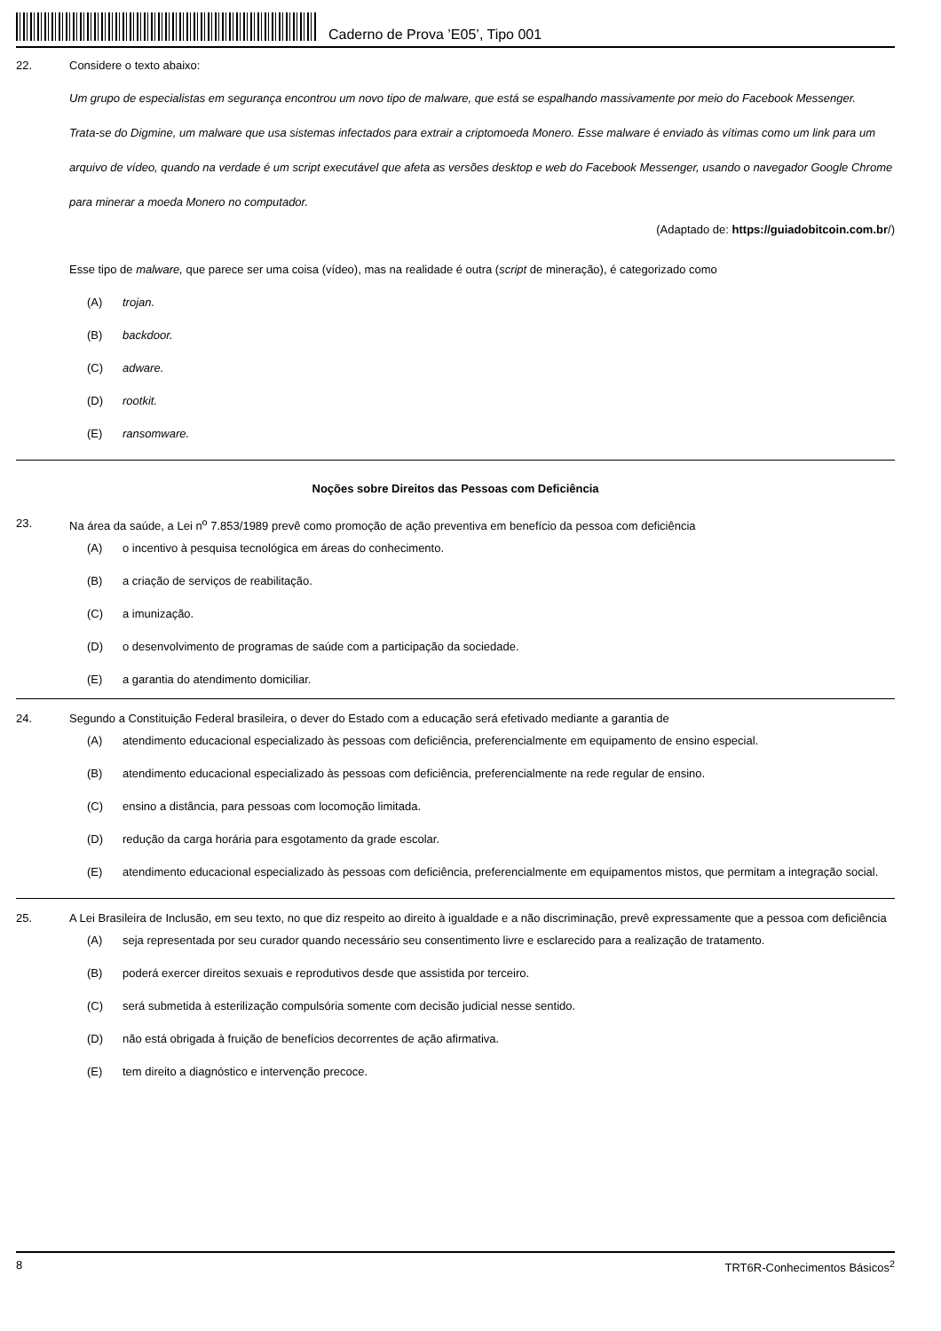Caderno de Prova ’E05’, Tipo 001
22. Considere o texto abaixo:
Um grupo de especialistas em segurança encontrou um novo tipo de malware, que está se espalhando massivamente por meio do Facebook Messenger.
Trata-se do Digmine, um malware que usa sistemas infectados para extrair a criptomoeda Monero. Esse malware é enviado às vítimas como um link para um arquivo de vídeo, quando na verdade é um script executável que afeta as versões desktop e web do Facebook Messenger, usando o navegador Google Chrome para minerar a moeda Monero no computador.
(Adaptado de: https://guiadobitcoin.com.br/)
Esse tipo de malware, que parece ser uma coisa (vídeo), mas na realidade é outra (script de mineração), é categorizado como
(A) trojan.
(B) backdoor.
(C) adware.
(D) rootkit.
(E) ransomware.
Noções sobre Direitos das Pessoas com Deficiência
23. Na área da saúde, a Lei n<sup>o</sup> 7.853/1989 prevê como promoção de ação preventiva em benefício da pessoa com deficiência
(A) o incentivo à pesquisa tecnológica em áreas do conhecimento.
(B) a criação de serviços de reabilitação.
(C) a imunização.
(D) o desenvolvimento de programas de saúde com a participação da sociedade.
(E) a garantia do atendimento domiciliar.
24. Segundo a Constituição Federal brasileira, o dever do Estado com a educação será efetivado mediante a garantia de
(A) atendimento educacional especializado às pessoas com deficiência, preferencialmente em equipamento de ensino especial.
(B) atendimento educacional especializado às pessoas com deficiência, preferencialmente na rede regular de ensino.
(C) ensino a distância, para pessoas com locomoção limitada.
(D) redução da carga horária para esgotamento da grade escolar.
(E) atendimento educacional especializado às pessoas com deficiência, preferencialmente em equipamentos mistos, que permitam a integração social.
25. A Lei Brasileira de Inclusão, em seu texto, no que diz respeito ao direito à igualdade e a não discriminação, prevê expressamente que a pessoa com deficiência
(A) seja representada por seu curador quando necessário seu consentimento livre e esclarecido para a realização de tratamento.
(B) poderá exercer direitos sexuais e reprodutivos desde que assistida por terceiro.
(C) será submetida à esterilização compulsória somente com decisão judicial nesse sentido.
(D) não está obrigada à fruição de benefícios decorrentes de ação afirmativa.
(E) tem direito a diagnóstico e intervenção precoce.
8 TRT6R-Conhecimentos Básicos<sup>2</sup>